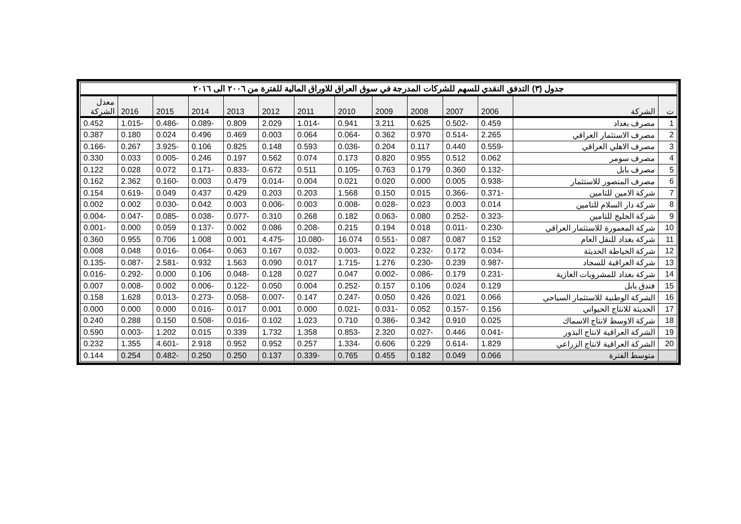| جدول (٣) التدفق النقدي للسهم للشركات المدرجة في سوق العراق للاوراق المالية للفترة من ٢٠٠٦ الى ٢٠١٦ | | | | | | | | | | | | | |
| ت | الشركة | 2006 | 2007 | 2008 | 2009 | 2010 | 2011 | 2012 | 2013 | 2014 | 2015 | 2016 | معدل الشركة |
| 1 | مصرف بغداد | 0.459 | -0.502 | 0.625 | 3.211 | 0.941 | -1.014 | 2.029 | 0.809 | -0.089 | -0.486 | -1.015 | 0.452 |
| 2 | مصرف الاستثمار العراقي | 2.265 | -0.514 | 0.970 | 0.362 | -0.064 | 0.064 | 0.003 | 0.469 | 0.496 | 0.024 | 0.180 | 0.387 |
| 3 | مصرف الاهلي العراقي | -0.559 | 0.440 | 0.117 | 0.204 | -0.036 | 0.593 | 0.148 | 0.825 | 0.106 | -3.925 | 0.267 | -0.166 |
| 4 | مصرف سومر | 0.062 | 0.512 | 0.955 | 0.820 | 0.173 | 0.074 | 0.562 | 0.197 | 0.246 | -0.005 | 0.033 | 0.330 |
| 5 | مصرف بابل | -0.132 | 0.360 | 0.179 | 0.763 | -0.105 | 0.511 | 0.672 | -0.833 | -0.171 | 0.072 | 0.028 | 0.122 |
| 6 | مصرف المنصور للاستثمار | -0.938 | 0.005 | 0.000 | 0.020 | 0.021 | 0.004 | -0.014 | 0.479 | 0.003 | -0.160 | 2.362 | 0.162 |
| 7 | شركة الامين للتامين | -0.371 | -0.366 | 0.015 | 0.150 | 1.568 | 0.203 | 0.203 | 0.429 | 0.437 | 0.049 | -0.619 | 0.154 |
| 8 | شركة دار السلام للتامين | 0.014 | 0.003 | 0.023 | -0.028 | -0.008 | 0.003 | -0.006 | 0.003 | 0.042 | -0.030 | 0.002 | 0.002 |
| 9 | شركة الخليج للتامين | -0.323 | -0.252 | 0.080 | -0.063 | 0.182 | 0.268 | 0.310 | -0.077 | -0.038 | -0.085 | -0.047 | -0.004 |
| 10 | شركة المعمورة للاستثمار العراقي | -0.230 | -0.011 | 0.018 | 0.194 | 0.215 | -0.208 | 0.086 | 0.002 | -0.137 | 0.059 | 0.000 | -0.001 |
| 11 | شركة بغداد للنقل العام | 0.152 | 0.087 | 0.087 | -0.551 | 16.074 | -10.080 | -4.475 | 0.001 | 1.008 | 0.706 | 0.955 | 0.360 |
| 12 | شركة الخياطة الحديثة | -0.034 | 0.172 | -0.232 | 0.022 | -0.003 | -0.032 | 0.167 | 0.063 | -0.064 | -0.016 | 0.048 | 0.008 |
| 13 | شركة العراقية للسجاد | -0.987 | 0.239 | -0.230 | 1.276 | -1.715 | 0.017 | 0.090 | 1.563 | 0.932 | -2.581 | -0.087 | -0.135 |
| 14 | شركة بغداد للمشروبات الغازية | -0.231 | 0.179 | -0.086 | -0.002 | 0.047 | 0.027 | 0.128 | -0.048 | 0.106 | 0.000 | -0.292 | -0.016 |
| 15 | فندق بابل | 0.129 | 0.024 | 0.106 | 0.157 | -0.252 | 0.004 | 0.050 | -0.122 | -0.006 | 0.002 | -0.008 | 0.007 |
| 16 | الشركة الوطنية للاستثمار السياحي | 0.066 | 0.021 | 0.426 | 0.050 | -0.247 | 0.147 | -0.007 | -0.058 | -0.273 | -0.013 | 1.628 | 0.158 |
| 17 | الحديثة للانتاج الحيواني | 0.156 | -0.157 | 0.052 | -0.031 | -0.021 | 0.000 | 0.001 | 0.017 | -0.016 | 0.000 | 0.000 | 0.000 |
| 18 | شركة الاوسط لانتاج الاسماك | 0.025 | 0.910 | 0.342 | -0.386 | 0.710 | 1.023 | 0.102 | -0.016 | -0.508 | 0.150 | 0.288 | 0.240 |
| 19 | الشركة العراقية لانتاج البذور | -0.041 | 0.446 | -0.027 | 2.320 | -0.853 | 1.358 | 1.732 | 0.339 | 0.015 | 1.202 | -0.003 | 0.590 |
| 20 | الشركة العراقية لانتاج الزراعي | 1.829 | -0.614 | 0.229 | 0.606 | -1.334 | 0.257 | 0.952 | 0.952 | 2.918 | -4.601 | 1.355 | 0.232 |
| | متوسط الفترة | 0.066 | 0.049 | 0.182 | 0.455 | 0.765 | -0.339 | 0.137 | 0.250 | 0.250 | -0.482 | 0.254 | 0.144 |